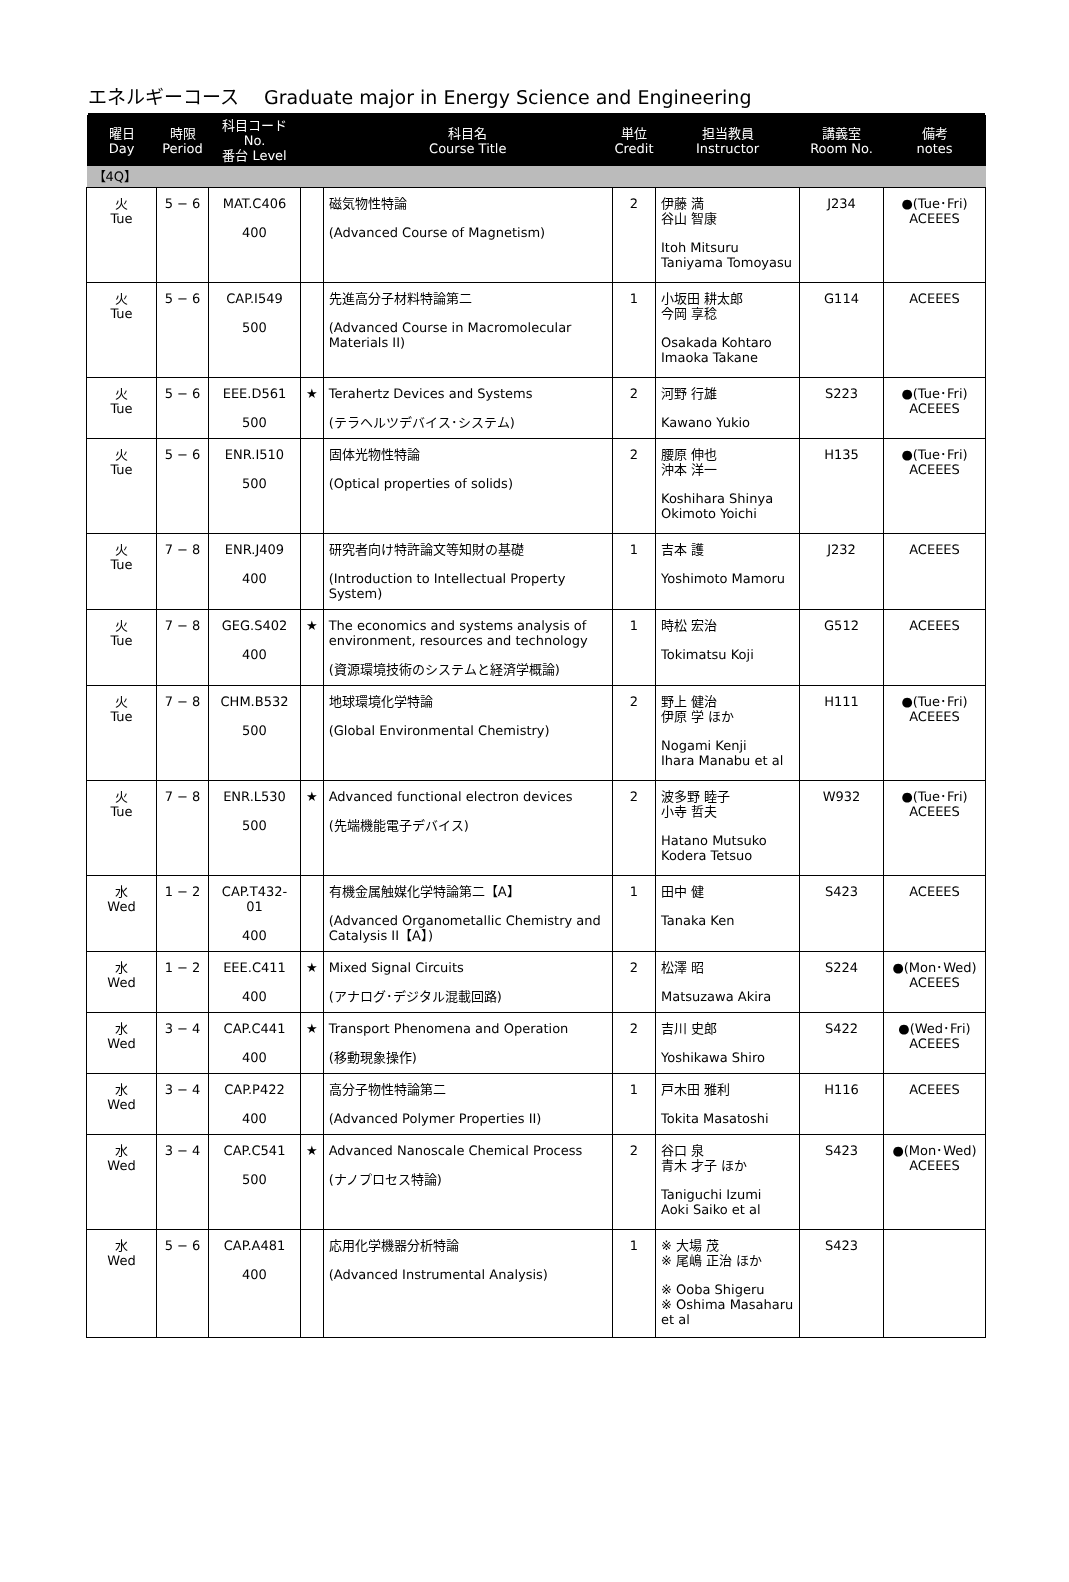エネルギーコース　 Graduate major in Energy Science and Engineering
| 曜日 Day | 時限 Period | 科目コード No. 番台 Level | | 科目名 Course Title | 単位 Credit | 担当教員 Instructor | 講義室 Room No. | 備考 notes |
| --- | --- | --- | --- | --- | --- | --- | --- | --- |
| 【4Q】 | | | | | | | | |
| 火 Tue | 5 − 6 | MAT.C406 400 | | 磁気物性特論 (Advanced Course of Magnetism) | 2 | 伊藤 満 谷山 智康 Itoh Mitsuru Taniyama Tomoyasu | J234 | ●(Tue･Fri) ACEEES |
| 火 Tue | 5 − 6 | CAP.I549 500 | | 先進高分子材料特論第二 (Advanced Course in Macromolecular Materials II) | 1 | 小坂田 耕太郎 今岡 享稔 Osakada Kohtaro Imaoka Takane | G114 | ACEEES |
| 火 Tue | 5 − 6 | EEE.D561 500 | ★ | Terahertz Devices and Systems (テラヘルツデバイス･システム) | 2 | 河野 行雄 Kawano Yukio | S223 | ●(Tue･Fri) ACEEES |
| 火 Tue | 5 − 6 | ENR.I510 500 | | 固体光物性特論 (Optical properties of solids) | 2 | 腰原 伸也 沖本 洋一 Koshihara Shinya Okimoto Yoichi | H135 | ●(Tue･Fri) ACEEES |
| 火 Tue | 7 − 8 | ENR.J409 400 | | 研究者向け特許論文等知財の基礎 (Introduction to Intellectual Property System) | 1 | 吉本 護 Yoshimoto Mamoru | J232 | ACEEES |
| 火 Tue | 7 − 8 | GEG.S402 400 | ★ | The economics and systems analysis of environment, resources and technology (資源環境技術のシステムと経済学概論) | 1 | 時松 宏治 Tokimatsu Koji | G512 | ACEEES |
| 火 Tue | 7 − 8 | CHM.B532 500 | | 地球環境化学特論 (Global Environmental Chemistry) | 2 | 野上 健治 伊原 学 ほか Nogami Kenji Ihara Manabu et al | H111 | ●(Tue･Fri) ACEEES |
| 火 Tue | 7 − 8 | ENR.L530 500 | ★ | Advanced functional electron devices (先端機能電子デバイス) | 2 | 波多野 睦子 小寺 哲夫 Hatano Mutsuko Kodera Tetsuo | W932 | ●(Tue･Fri) ACEEES |
| 水 Wed | 1 − 2 | CAP.T432-01 400 | | 有機金属触媒化学特論第二【A】 (Advanced Organometallic Chemistry and Catalysis II【A】) | 1 | 田中 健 Tanaka Ken | S423 | ACEEES |
| 水 Wed | 1 − 2 | EEE.C411 400 | ★ | Mixed Signal Circuits (アナログ･デジタル混載回路) | 2 | 松澤 昭 Matsuzawa Akira | S224 | ●(Mon･Wed) ACEEES |
| 水 Wed | 3 − 4 | CAP.C441 400 | ★ | Transport Phenomena and Operation (移動現象操作) | 2 | 吉川 史郎 Yoshikawa Shiro | S422 | ●(Wed･Fri) ACEEES |
| 水 Wed | 3 − 4 | CAP.P422 400 | | 高分子物性特論第二 (Advanced Polymer Properties II) | 1 | 戸木田 雅利 Tokita Masatoshi | H116 | ACEEES |
| 水 Wed | 3 − 4 | CAP.C541 500 | ★ | Advanced Nanoscale Chemical Process (ナノプロセス特論) | 2 | 谷口 泉 青木 才子 ほか Taniguchi Izumi Aoki Saiko et al | S423 | ●(Mon･Wed) ACEEES |
| 水 Wed | 5 − 6 | CAP.A481 400 | | 応用化学機器分析特論 (Advanced Instrumental Analysis) | 1 | ※ 大場 茂 ※ 尾嶋 正治 ほか ※ Ooba Shigeru ※ Oshima Masaharu et al | S423 | |